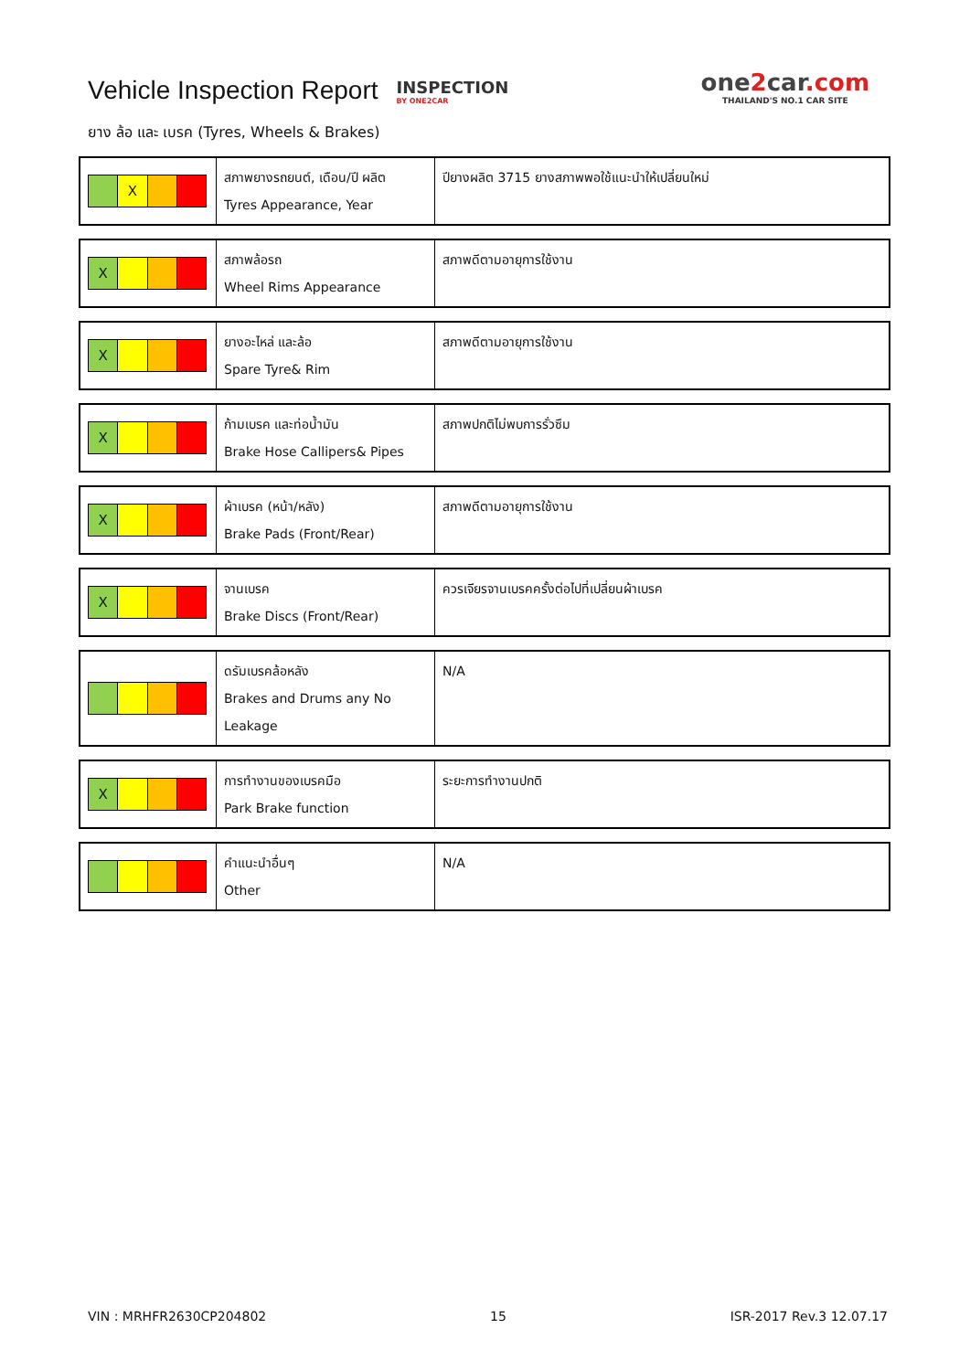Vehicle Inspection Report
INSPECTION
BY ONE2CAR
one2car.com
THAILAND'S NO.1 CAR SITE
ยาง ล้อ และ เบรค (Tyres, Wheels & Brakes)
| X | สภาพยางรถยนต์, เดือน/ปี ผลิต Tyres Appearance, Year | ปียางผลิต 3715 ยางสภาพพอใช้แนะนำให้เปลี่ยนใหม่ |
| X | สภาพล้อรถ Wheel Rims Appearance | สภาพดีตามอายุการใช้งาน |
| X | ยางอะไหล่ และล้อ Spare Tyre& Rim | สภาพดีตามอายุการใช้งาน |
| X | ก้ามเบรค และท่อน้ำมัน Brake Hose Callipers& Pipes | สภาพปกติไม่พบการรั่วซึม |
| X | ผ้าเบรค (หน้า/หลัง) Brake Pads (Front/Rear) | สภาพดีตามอายุการใช้งาน |
| X | จานเบรค Brake Discs (Front/Rear) | ควรเจียรจานเบรคครั้งต่อไปที่เปลี่ยนผ้าเบรค |
| | ดรัมเบรคล้อหลัง Brakes and Drums any No Leakage | N/A |
| X | การทำงานของเบรคมือ Park Brake function | ระยะการทำงานปกติ |
| | คำแนะนำอื่นๆ Other | N/A |
VIN : MRHFR2630CP204802 15 ISR-2017 Rev.3 12.07.17